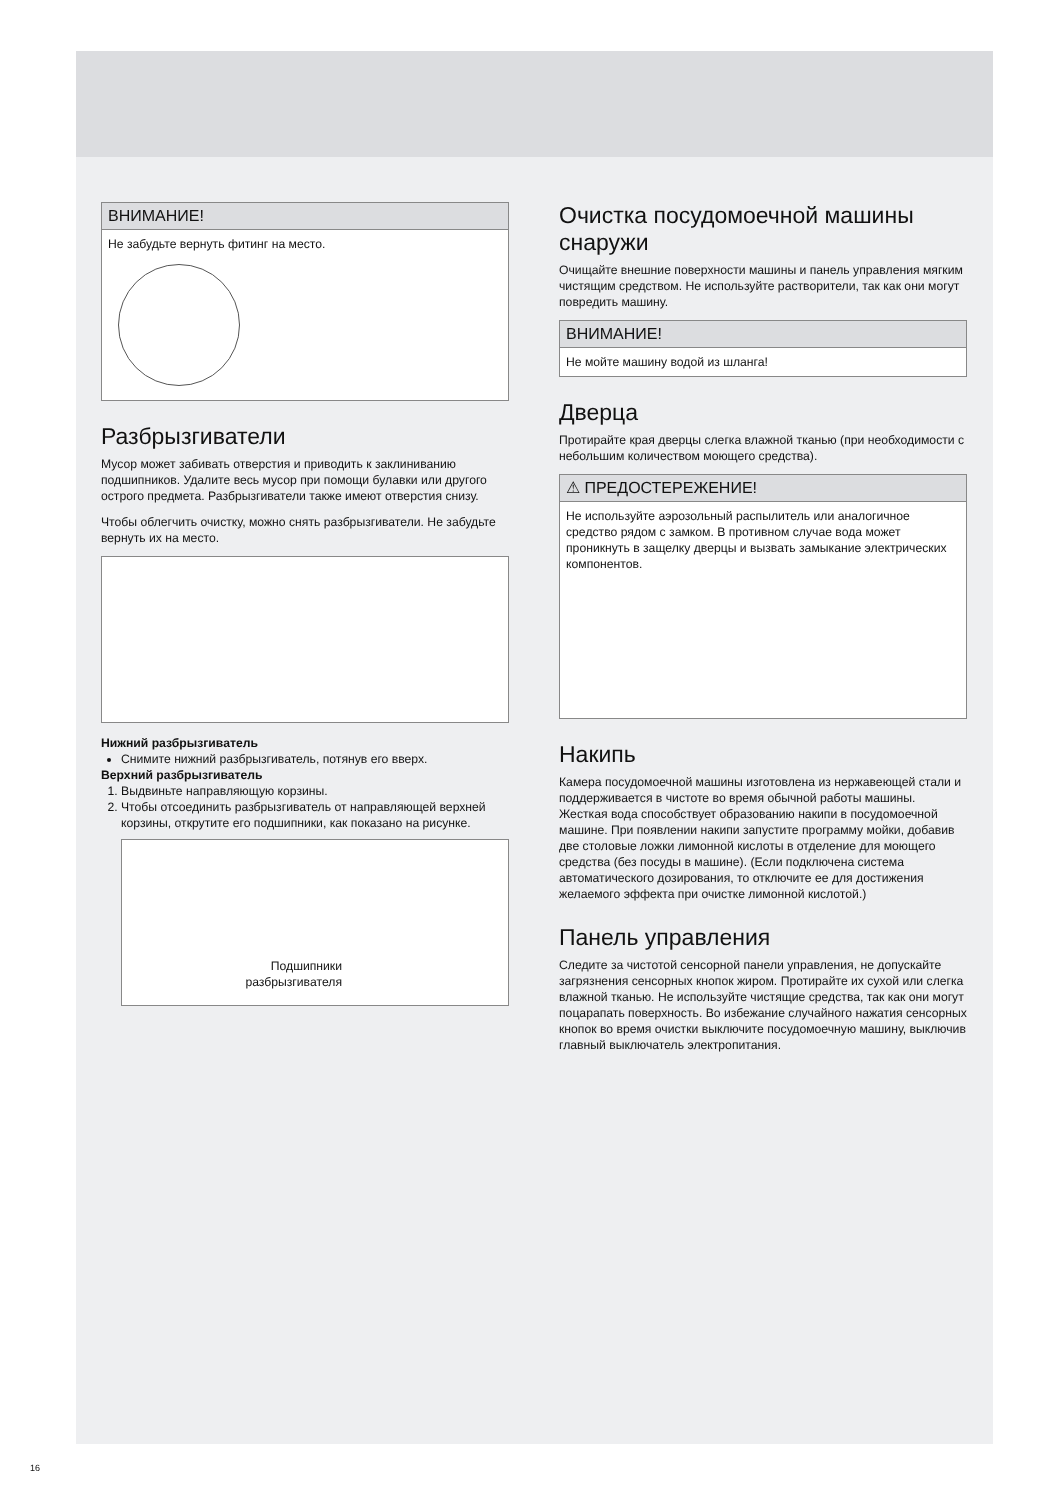ВНИМАНИЕ!
Не забудьте вернуть фитинг на место.
Разбрызгиватели
Мусор может забивать отверстия и приводить к заклиниванию подшипников. Удалите весь мусор при помощи булавки или другого острого предмета. Разбрызгиватели также имеют отверстия снизу.
Чтобы облегчить очистку, можно снять разбрызгиватели. Не забудьте вернуть их на место.
Нижний разбрызгиватель
Снимите нижний разбрызгиватель, потянув его вверх.
Верхний разбрызгиватель
1. Выдвиньте направляющую корзины.
2. Чтобы отсоединить разбрызгиватель от направляющей верхней корзины, открутите его подшипники, как показано на рисунке.
Подшипники разбрызгивателя
Очистка посудомоечной машины снаружи
Очищайте внешние поверхности машины и панель управления мягким чистящим средством. Не используйте растворители, так как они могут повредить машину.
ВНИМАНИЕ!
Не мойте машину водой из шланга!
Дверца
Протирайте края дверцы слегка влажной тканью (при необходимости с небольшим количеством моющего средства).
⚠ ПРЕДОСТЕРЕЖЕНИЕ!
Не используйте аэрозольный распылитель или аналогичное средство рядом с замком. В противном случае вода может проникнуть в защелку дверцы и вызвать замыкание электрических компонентов.
Накипь
Камера посудомоечной машины изготовлена из нержавеющей стали и поддерживается в чистоте во время обычной работы машины. Жесткая вода способствует образованию накипи в посудомоечной машине. При появлении накипи запустите программу мойки, добавив две столовые ложки лимонной кислоты в отделение для моющего средства (без посуды в машине). (Если подключена система автоматического дозирования, то отключите ее для достижения желаемого эффекта при очистке лимонной кислотой.)
Панель управления
Следите за чистотой сенсорной панели управления, не допускайте загрязнения сенсорных кнопок жиром. Протирайте их сухой или слегка влажной тканью. Не используйте чистящие средства, так как они могут поцарапать поверхность. Во избежание случайного нажатия сенсорных кнопок во время очистки выключите посудомоечную машину, выключив главный выключатель электропитания.
16